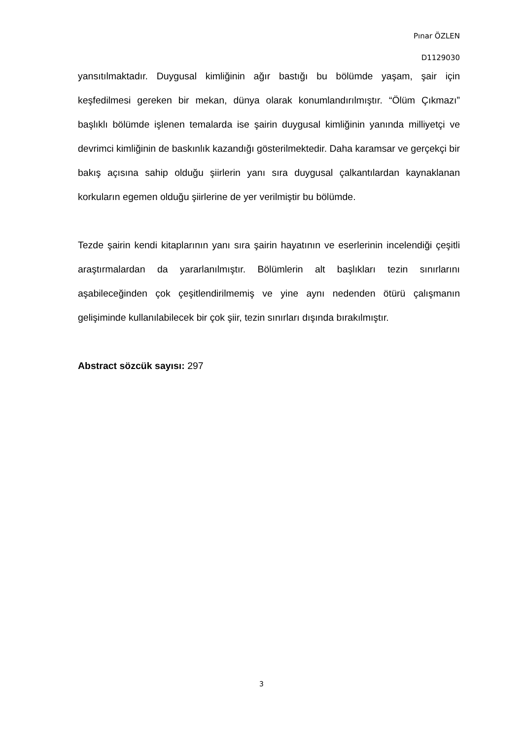Pınar ÖZLEN
D1129030
yansıtılmaktadır. Duygusal kimliğinin ağır bastığı bu bölümde yaşam, şair için keşfedilmesi gereken bir mekan, dünya olarak konumlandırılmıştır. “Ölüm Çıkmazı” başlıklı bölümde işlenen temalarda ise şairin duygusal kimliğinin yanında milliyetçi ve devrimci kimliğinin de baskınlık kazandığı gösterilmektedir. Daha karamsar ve gerçekçi bir bakış açısına sahip olduğu şiirlerin yanı sıra duygusal çalkantılardan kaynaklanan korkuların egemen olduğu şiirlerine de yer verilmiştir bu bölümde.
Tezde şairin kendi kitaplarının yanı sıra şairin hayatının ve eserlerinin incelendiği çeşitli araştırmalardan da yararlanılmıştır. Bölümlerin alt başlıkları tezin sınırlarını aşabileceğinden çok çeşitlendirilmemiş ve yine aynı nedenden ötürü çalışmanın gelişiminde kullanılabilecek bir çok şiir, tezin sınırları dışında bırakılmıştır.
Abstract sözcük sayısı: 297
3